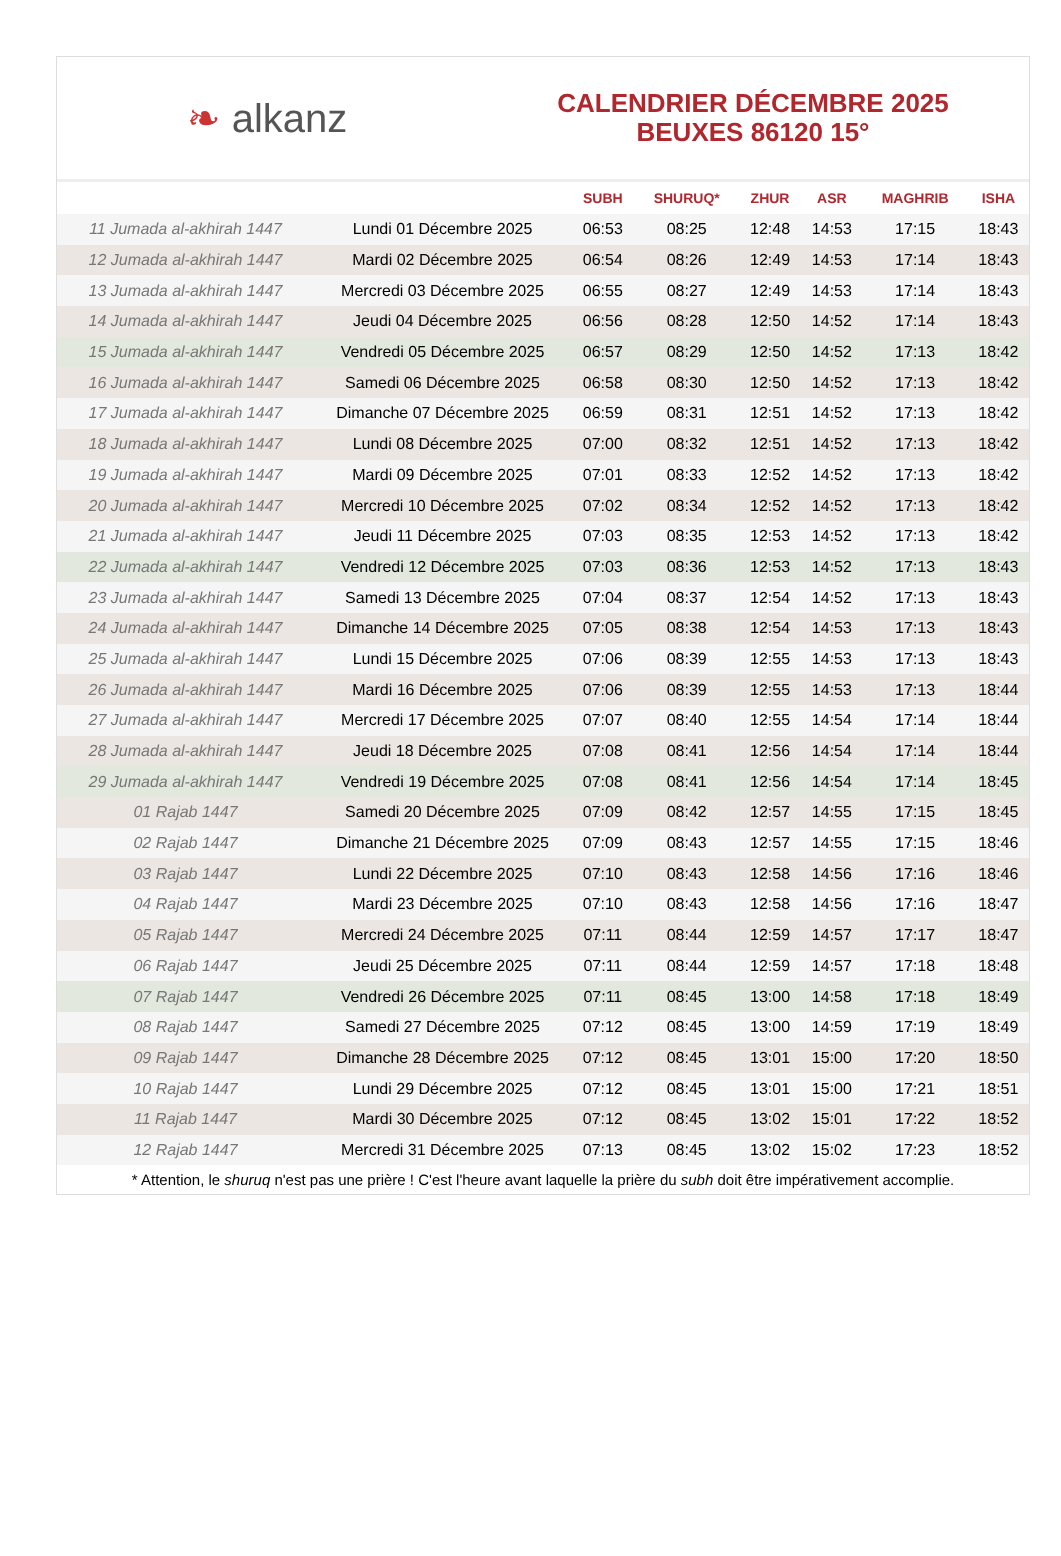❧ alkanz
CALENDRIER DÉCEMBRE 2025
BEUXES 86120 15°
| | | SUBH | SHURUQ* | ZHUR | ASR | MAGHRIB | ISHA |
| --- | --- | --- | --- | --- | --- | --- | --- |
| 11 Jumada al-akhirah 1447 | Lundi 01 Décembre 2025 | 06:53 | 08:25 | 12:48 | 14:53 | 17:15 | 18:43 |
| 12 Jumada al-akhirah 1447 | Mardi 02 Décembre 2025 | 06:54 | 08:26 | 12:49 | 14:53 | 17:14 | 18:43 |
| 13 Jumada al-akhirah 1447 | Mercredi 03 Décembre 2025 | 06:55 | 08:27 | 12:49 | 14:53 | 17:14 | 18:43 |
| 14 Jumada al-akhirah 1447 | Jeudi 04 Décembre 2025 | 06:56 | 08:28 | 12:50 | 14:52 | 17:14 | 18:43 |
| 15 Jumada al-akhirah 1447 | Vendredi 05 Décembre 2025 | 06:57 | 08:29 | 12:50 | 14:52 | 17:13 | 18:42 |
| 16 Jumada al-akhirah 1447 | Samedi 06 Décembre 2025 | 06:58 | 08:30 | 12:50 | 14:52 | 17:13 | 18:42 |
| 17 Jumada al-akhirah 1447 | Dimanche 07 Décembre 2025 | 06:59 | 08:31 | 12:51 | 14:52 | 17:13 | 18:42 |
| 18 Jumada al-akhirah 1447 | Lundi 08 Décembre 2025 | 07:00 | 08:32 | 12:51 | 14:52 | 17:13 | 18:42 |
| 19 Jumada al-akhirah 1447 | Mardi 09 Décembre 2025 | 07:01 | 08:33 | 12:52 | 14:52 | 17:13 | 18:42 |
| 20 Jumada al-akhirah 1447 | Mercredi 10 Décembre 2025 | 07:02 | 08:34 | 12:52 | 14:52 | 17:13 | 18:42 |
| 21 Jumada al-akhirah 1447 | Jeudi 11 Décembre 2025 | 07:03 | 08:35 | 12:53 | 14:52 | 17:13 | 18:42 |
| 22 Jumada al-akhirah 1447 | Vendredi 12 Décembre 2025 | 07:03 | 08:36 | 12:53 | 14:52 | 17:13 | 18:43 |
| 23 Jumada al-akhirah 1447 | Samedi 13 Décembre 2025 | 07:04 | 08:37 | 12:54 | 14:52 | 17:13 | 18:43 |
| 24 Jumada al-akhirah 1447 | Dimanche 14 Décembre 2025 | 07:05 | 08:38 | 12:54 | 14:53 | 17:13 | 18:43 |
| 25 Jumada al-akhirah 1447 | Lundi 15 Décembre 2025 | 07:06 | 08:39 | 12:55 | 14:53 | 17:13 | 18:43 |
| 26 Jumada al-akhirah 1447 | Mardi 16 Décembre 2025 | 07:06 | 08:39 | 12:55 | 14:53 | 17:13 | 18:44 |
| 27 Jumada al-akhirah 1447 | Mercredi 17 Décembre 2025 | 07:07 | 08:40 | 12:55 | 14:54 | 17:14 | 18:44 |
| 28 Jumada al-akhirah 1447 | Jeudi 18 Décembre 2025 | 07:08 | 08:41 | 12:56 | 14:54 | 17:14 | 18:44 |
| 29 Jumada al-akhirah 1447 | Vendredi 19 Décembre 2025 | 07:08 | 08:41 | 12:56 | 14:54 | 17:14 | 18:45 |
| 01 Rajab 1447 | Samedi 20 Décembre 2025 | 07:09 | 08:42 | 12:57 | 14:55 | 17:15 | 18:45 |
| 02 Rajab 1447 | Dimanche 21 Décembre 2025 | 07:09 | 08:43 | 12:57 | 14:55 | 17:15 | 18:46 |
| 03 Rajab 1447 | Lundi 22 Décembre 2025 | 07:10 | 08:43 | 12:58 | 14:56 | 17:16 | 18:46 |
| 04 Rajab 1447 | Mardi 23 Décembre 2025 | 07:10 | 08:43 | 12:58 | 14:56 | 17:16 | 18:47 |
| 05 Rajab 1447 | Mercredi 24 Décembre 2025 | 07:11 | 08:44 | 12:59 | 14:57 | 17:17 | 18:47 |
| 06 Rajab 1447 | Jeudi 25 Décembre 2025 | 07:11 | 08:44 | 12:59 | 14:57 | 17:18 | 18:48 |
| 07 Rajab 1447 | Vendredi 26 Décembre 2025 | 07:11 | 08:45 | 13:00 | 14:58 | 17:18 | 18:49 |
| 08 Rajab 1447 | Samedi 27 Décembre 2025 | 07:12 | 08:45 | 13:00 | 14:59 | 17:19 | 18:49 |
| 09 Rajab 1447 | Dimanche 28 Décembre 2025 | 07:12 | 08:45 | 13:01 | 15:00 | 17:20 | 18:50 |
| 10 Rajab 1447 | Lundi 29 Décembre 2025 | 07:12 | 08:45 | 13:01 | 15:00 | 17:21 | 18:51 |
| 11 Rajab 1447 | Mardi 30 Décembre 2025 | 07:12 | 08:45 | 13:02 | 15:01 | 17:22 | 18:52 |
| 12 Rajab 1447 | Mercredi 31 Décembre 2025 | 07:13 | 08:45 | 13:02 | 15:02 | 17:23 | 18:52 |
* Attention, le shuruq n'est pas une prière ! C'est l'heure avant laquelle la prière du subh doit être impérativement accomplie.